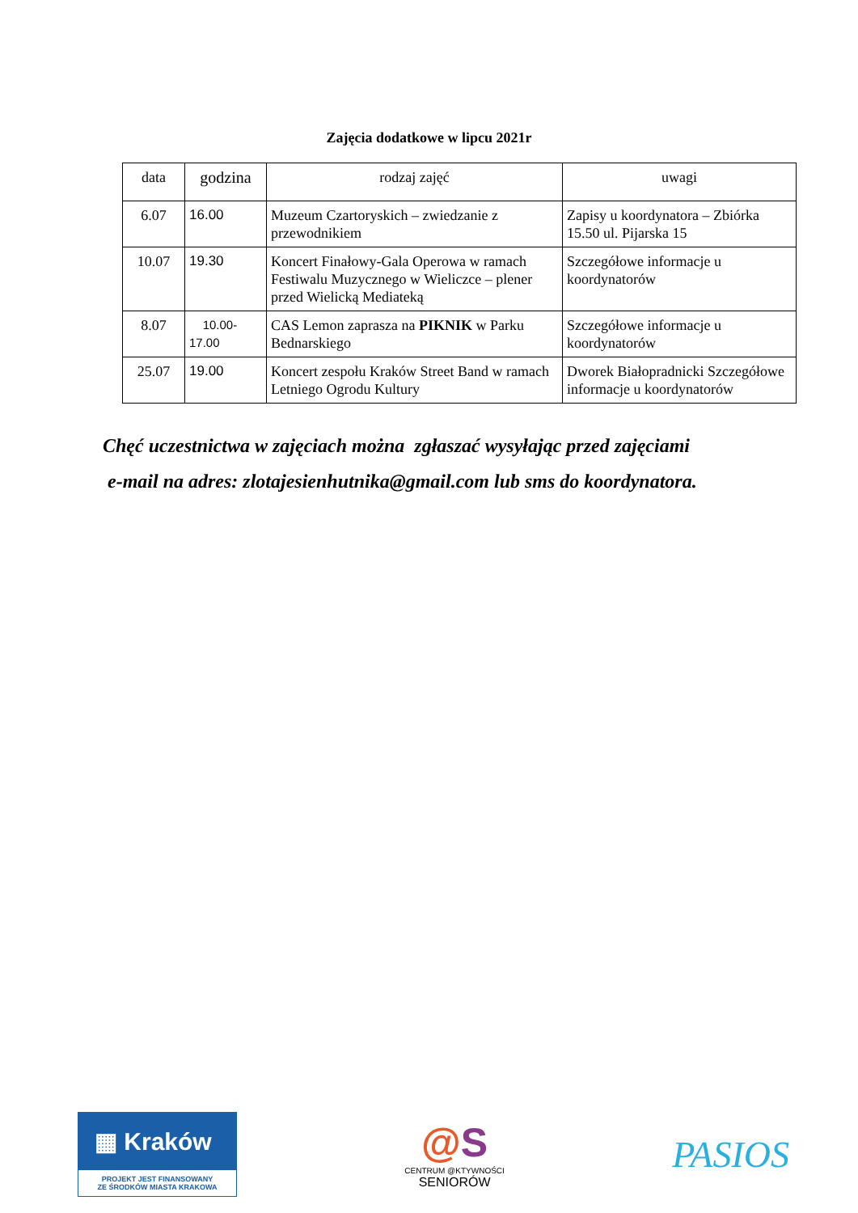Zajęcia dodatkowe w lipcu 2021r
| data | godzina | rodzaj zajęć | uwagi |
| --- | --- | --- | --- |
| 6.07 | 16.00 | Muzeum Czartoryskich – zwiedzanie z przewodnikiem | Zapisy u koordynatora – Zbiórka 15.50 ul. Pijarska 15 |
| 10.07 | 19.30 | Koncert Finałowy-Gala Operowa w ramach Festiwalu Muzycznego w Wieliczce – plener przed Wielicką Mediateką | Szczegółowe informacje u koordynatorów |
| 8.07 | 10.00- 17.00 | CAS Lemon zaprasza na PIKNIK w Parku Bednarskiego | Szczegółowe informacje u koordynatorów |
| 25.07 | 19.00 | Koncert zespołu Kraków Street Band w ramach Letniego Ogrodu Kultury | Dworek Białopradnicki Szczegółowe informacje u koordynatorów |
Chęć uczestnictwa w zajęciach można zgłaszać wysyłając przed zajęciami
e-mail na adres: zlotajesienhutnika@gmail.com lub sms do koordynatora.
▦ Kraków
PROJEKT JEST FINANSOWANY
ZE ŚRODKÓW MIASTA KRAKOWA
@S
CENTRUM @KTYWNOŚCI
SENIORÓW
PASIOS